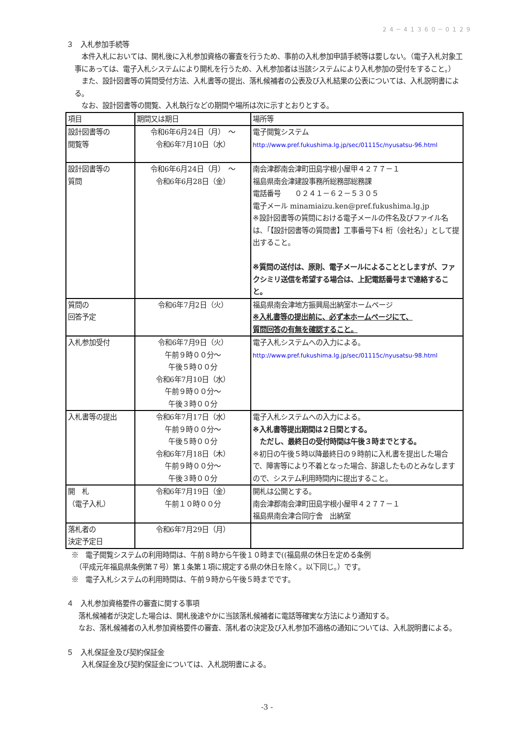２４－４１３６０－０１２９
３　入札参加手続等
　本件入札においては、開札後に入札参加資格の審査を行うため、事前の入札参加申請手続等は要しない。（電子入札対象工事にあっては、電子入札システムにより開札を行うため、入札参加者は当該システムにより入札参加の受付をすること。）
　また、設計図書等の質問受付方法、入札書等の提出、落札候補者の公表及び入札結果の公表については、入札説明書による。
　なお、設計図書等の閲覧、入札執行などの期間や場所は次に示すとおりとする。
| 項目 | 期間又は期日 | 場所等 |
| 設計図書等の 閲覧等 | 令和6年6月24日（月） ～ 令和6年7月10日（水） | 電子閲覧システム http://www.pref.fukushima.lg.jp/sec/01115c/nyusatsu-96.html |
| 設計図書等の 質問 | 令和6年6月24日（月） ～ 令和6年6月28日（金） | 南会津郡南会津町田島字根小屋甲４２７７－１ 福島県南会津建設事務所総務部総務課 電話番号 ０２４１－６２－５３０５ 電子メール minamiaizu.ken@pref.fukushima.lg.jp ※設計図書等の質問における電子メールの件名及びファイル名は、「【設計図書等の質問書】工事番号下4 桁（会社名）」として提出すること。 ※質問の送付は、原則、電子メールによることとしますが、ファクシミリ送信を希望する場合は、上記電話番号まで連絡すること。 |
| 質問の 回答予定 | 令和6年7月2日（火） | 福島県南会津地方振興局出納室ホームページ ※入札書等の提出前に、必ず本ホームページにて、 質問回答の有無を確認すること。 |
| 入札参加受付 | 令和6年7月9日（火） 午前９時００分～ 午後５時００分 令和6年7月10日（水） 午前９時００分～ 午後３時００分 | 電子入札システムへの入力による。 http://www.pref.fukushima.lg.jp/sec/01115c/nyusatsu-98.html |
| 入札書等の提出 | 令和6年7月17日（水） 午前９時００分～ 午後５時００分 令和6年7月18日（木） 午前９時００分～ 午後３時００分 | 電子入札システムへの入力による。 ※入札書等提出期間は２日間とする。 ただし、最終日の受付時間は午後３時までとする。 ※初日の午後５時以降最終日の９時前に入札書を提出した場合で、障害等により不着となった場合、辞退したものとみなしますので、システム利用時間内に提出すること。 |
| 開 札 （電子入札） | 令和6年7月19日（金） 午前１０時００分 | 開札は公開とする。 南会津郡南会津町田島字根小屋甲４２７７－１ 福島県南会津合同庁舎 出納室 |
| 落札者の 決定予定日 | 令和6年7月29日（月） | |
※　電子閲覧システムの利用時間は、午前８時から午後１０時まで((福島県の休日を定める条例
　（平成元年福島県条例第７号）第１条第１項に規定する県の休日を除く。以下同じ。）です。
※　電子入札システムの利用時間は、午前９時から午後５時までです。
４　入札参加資格要件の審査に関する事項
　落札候補者が決定した場合は、開札後速やかに当該落札候補者に電話等確実な方法により通知する。
　なお、落札候補者の入札参加資格要件の審査、落札者の決定及び入札参加不適格の通知については、入札説明書による。
５　入札保証金及び契約保証金
　入札保証金及び契約保証金については、入札説明書による。
-3 -